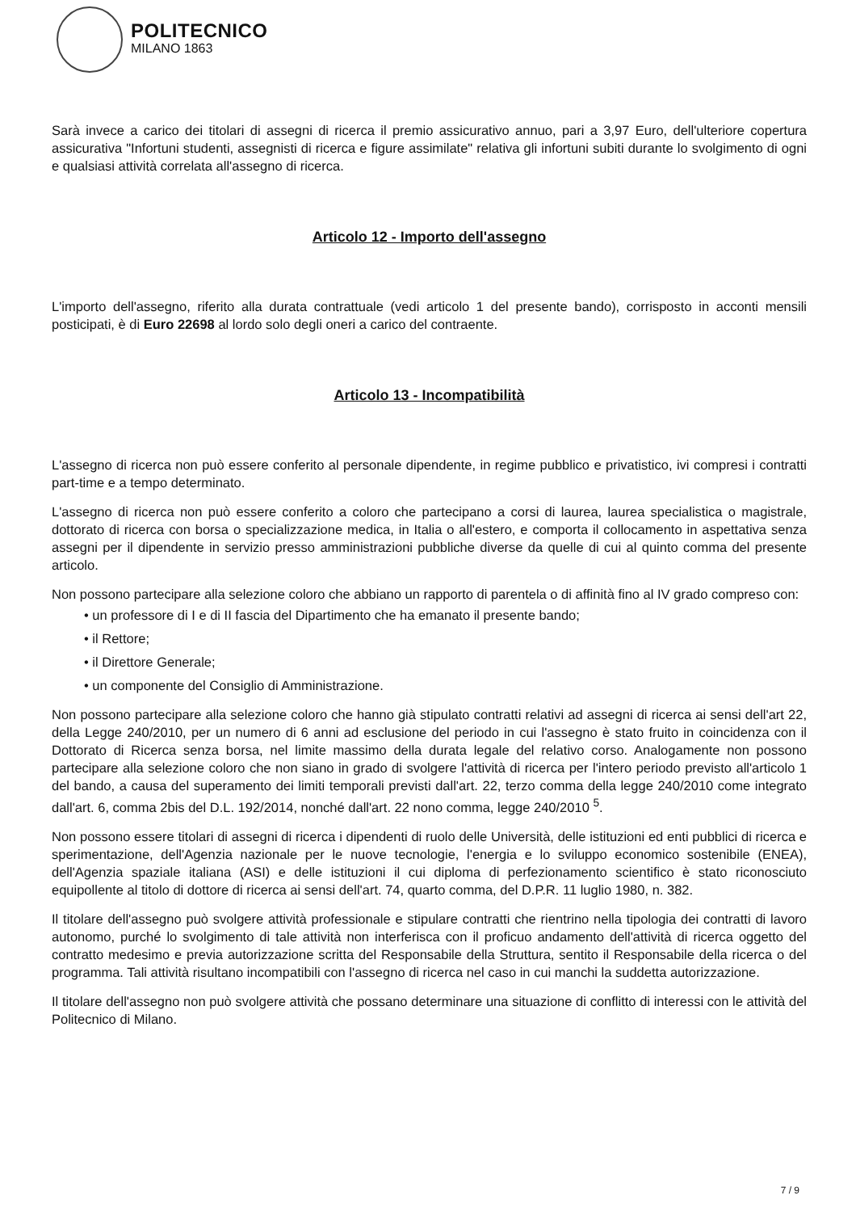POLITECNICO
MILANO 1863
Sarà invece a carico dei titolari di assegni di ricerca il premio assicurativo annuo, pari a 3,97 Euro, dell'ulteriore copertura assicurativa "Infortuni studenti, assegnisti di ricerca e figure assimilate" relativa gli infortuni subiti durante lo svolgimento di ogni e qualsiasi attività correlata all'assegno di ricerca.
Articolo 12 - Importo dell'assegno
L'importo dell'assegno, riferito alla durata contrattuale (vedi articolo 1 del presente bando), corrisposto in acconti mensili posticipati, è di Euro 22698 al lordo solo degli oneri a carico del contraente.
Articolo 13 - Incompatibilità
L'assegno di ricerca non può essere conferito al personale dipendente, in regime pubblico e privatistico, ivi compresi i contratti part-time e a tempo determinato.
L'assegno di ricerca non può essere conferito a coloro che partecipano a corsi di laurea, laurea specialistica o magistrale, dottorato di ricerca con borsa o specializzazione medica, in Italia o all'estero, e comporta il collocamento in aspettativa senza assegni per il dipendente in servizio presso amministrazioni pubbliche diverse da quelle di cui al quinto comma del presente articolo.
Non possono partecipare alla selezione coloro che abbiano un rapporto di parentela o di affinità fino al IV grado compreso con:
• un professore di I e di II fascia del Dipartimento che ha emanato il presente bando;
• il Rettore;
• il Direttore Generale;
• un componente del Consiglio di Amministrazione.
Non possono partecipare alla selezione coloro che hanno già stipulato contratti relativi ad assegni di ricerca ai sensi dell'art 22, della Legge 240/2010, per un numero di 6 anni ad esclusione del periodo in cui l'assegno è stato fruito in coincidenza con il Dottorato di Ricerca senza borsa, nel limite massimo della durata legale del relativo corso. Analogamente non possono partecipare alla selezione coloro che non siano in grado di svolgere l'attività di ricerca per l'intero periodo previsto all'articolo 1 del bando, a causa del superamento dei limiti temporali previsti dall'art. 22, terzo comma della legge 240/2010 come integrato dall'art. 6, comma 2bis del D.L. 192/2014, nonché dall'art. 22 nono comma, legge 240/2010 <sup>5</sup>.
Non possono essere titolari di assegni di ricerca i dipendenti di ruolo delle Università, delle istituzioni ed enti pubblici di ricerca e sperimentazione, dell'Agenzia nazionale per le nuove tecnologie, l'energia e lo sviluppo economico sostenibile (ENEA), dell'Agenzia spaziale italiana (ASI) e delle istituzioni il cui diploma di perfezionamento scientifico è stato riconosciuto equipollente al titolo di dottore di ricerca ai sensi dell'art. 74, quarto comma, del D.P.R. 11 luglio 1980, n. 382.
Il titolare dell'assegno può svolgere attività professionale e stipulare contratti che rientrino nella tipologia dei contratti di lavoro autonomo, purché lo svolgimento di tale attività non interferisca con il proficuo andamento dell'attività di ricerca oggetto del contratto medesimo e previa autorizzazione scritta del Responsabile della Struttura, sentito il Responsabile della ricerca o del programma. Tali attività risultano incompatibili con l'assegno di ricerca nel caso in cui manchi la suddetta autorizzazione.
Il titolare dell'assegno non può svolgere attività che possano determinare una situazione di conflitto di interessi con le attività del Politecnico di Milano.
7 / 9